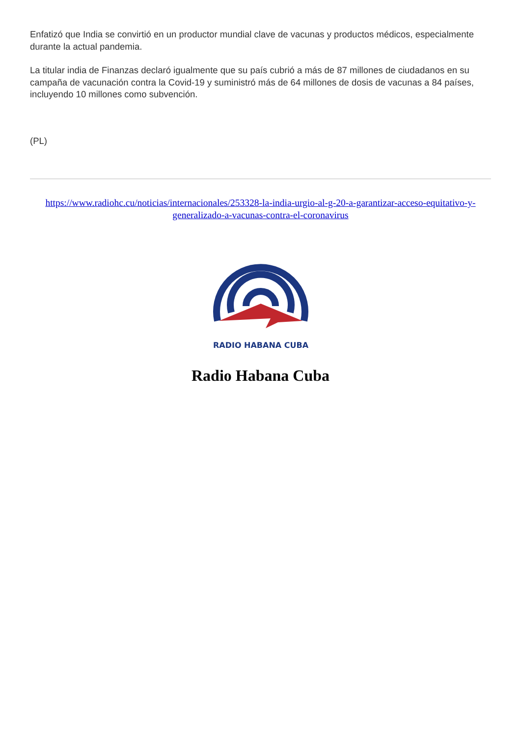Enfatizó que India se convirtió en un productor mundial clave de vacunas y productos médicos, especialmente durante la actual pandemia.
La titular india de Finanzas declaró igualmente que su país cubrió a más de 87 millones de ciudadanos en su campaña de vacunación contra la Covid-19 y suministró más de 64 millones de dosis de vacunas a 84 países, incluyendo 10 millones como subvención.
(PL)
https://www.radiohc.cu/noticias/internacionales/253328-la-india-urgio-al-g-20-a-garantizar-acceso-equitativo-y-generalizado-a-vacunas-contra-el-coronavirus
RADIO HABANA CUBA
Radio Habana Cuba